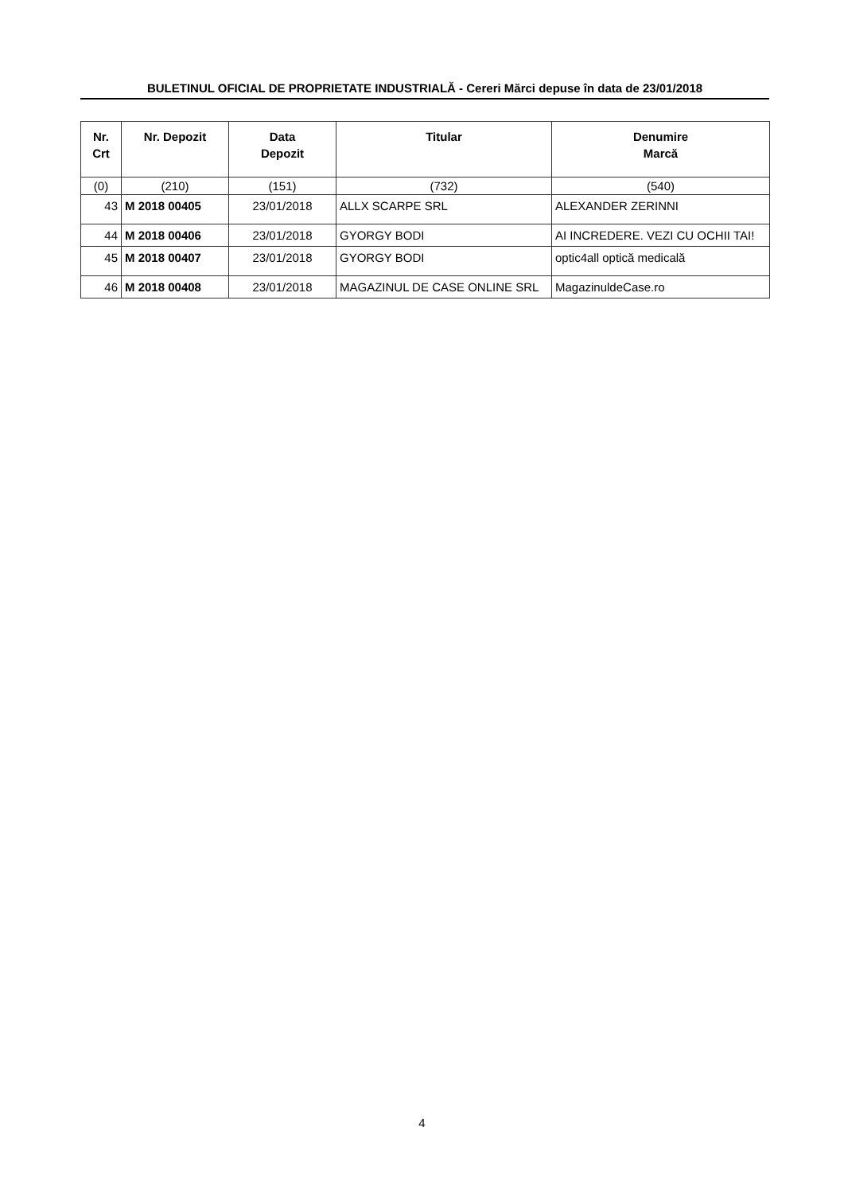BULETINUL OFICIAL DE PROPRIETATE INDUSTRIALĂ - Cereri Mărci depuse în data de 23/01/2018
| Nr. Crt | Nr. Depozit | Data Depozit | Titular | Denumire Marcă |
| --- | --- | --- | --- | --- |
| (0) | (210) | (151) | (732) | (540) |
| 43 | M 2018 00405 | 23/01/2018 | ALLX SCARPE SRL | ALEXANDER ZERINNI |
| 44 | M 2018 00406 | 23/01/2018 | GYORGY BODI | AI INCREDERE. VEZI CU OCHII TAI! |
| 45 | M 2018 00407 | 23/01/2018 | GYORGY BODI | optic4all optică medicală |
| 46 | M 2018 00408 | 23/01/2018 | MAGAZINUL DE CASE ONLINE SRL | MagazinuldeCase.ro |
4